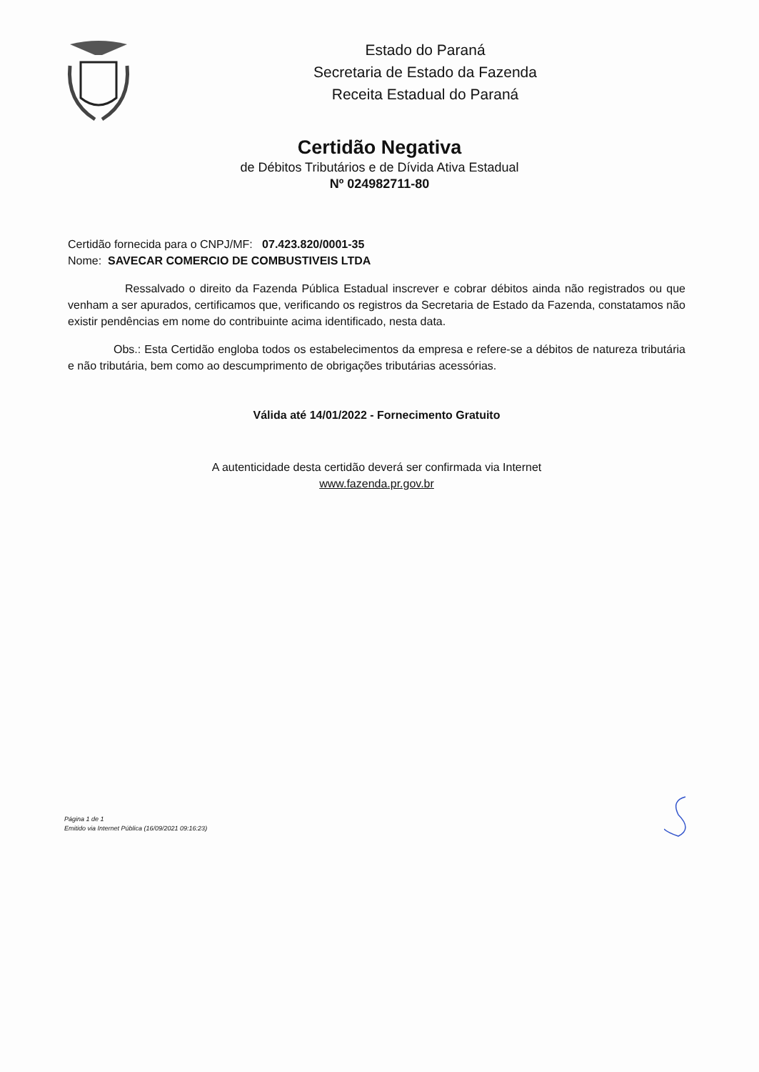Estado do Paraná
Secretaria de Estado da Fazenda
Receita Estadual do Paraná
Certidão Negativa
de Débitos Tributários e de Dívida Ativa Estadual
Nº 024982711-80
Certidão fornecida para o CNPJ/MF: 07.423.820/0001-35
Nome: SAVECAR COMERCIO DE COMBUSTIVEIS LTDA
Ressalvado o direito da Fazenda Pública Estadual inscrever e cobrar débitos ainda não registrados ou que venham a ser apurados, certificamos que, verificando os registros da Secretaria de Estado da Fazenda, constatamos não existir pendências em nome do contribuinte acima identificado, nesta data.
Obs.: Esta Certidão engloba todos os estabelecimentos da empresa e refere-se a débitos de natureza tributária e não tributária, bem como ao descumprimento de obrigações tributárias acessórias.
Válida até 14/01/2022 - Fornecimento Gratuito
A autenticidade desta certidão deverá ser confirmada via Internet
www.fazenda.pr.gov.br
Página 1 de 1
Emitido via Internet Pública (16/09/2021 09:16:23)